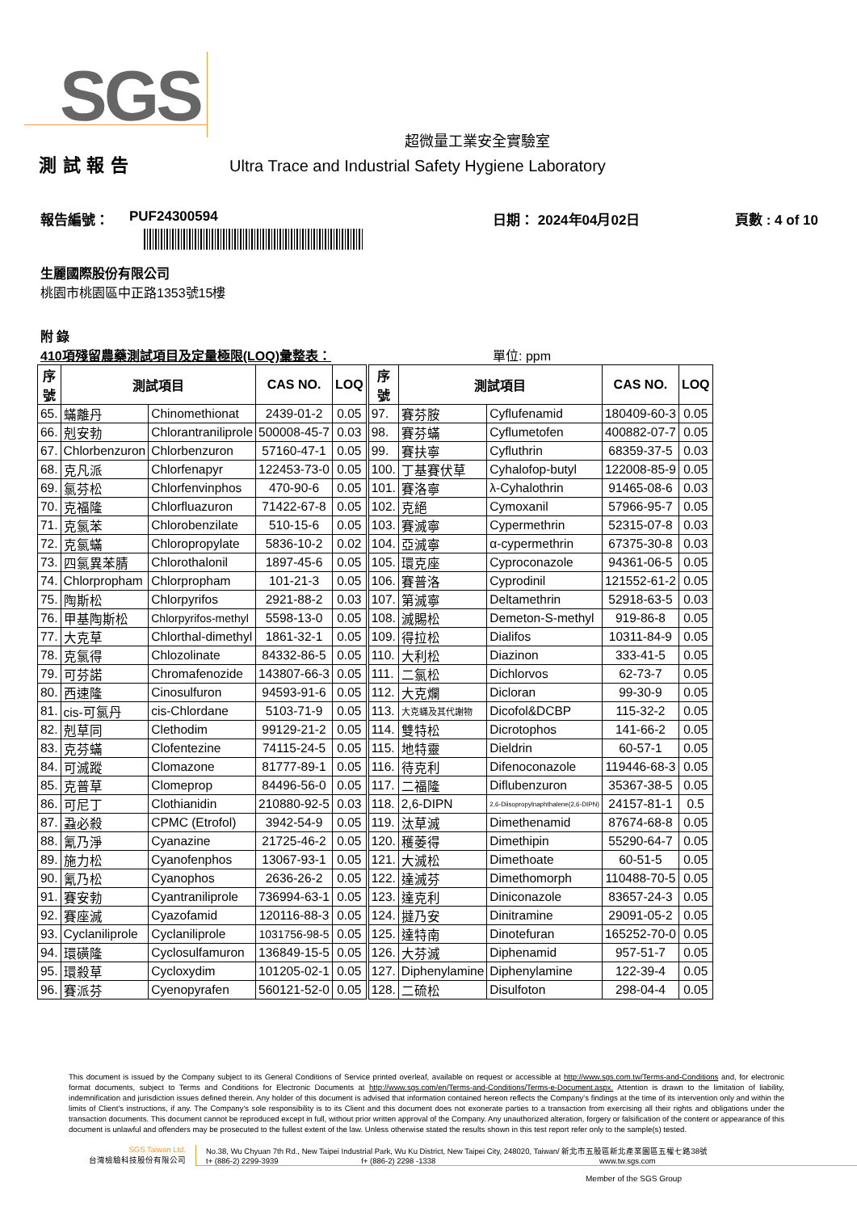SGS
超微量工業安全實驗室
測 試 報 告 Ultra Trace and Industrial Safety Hygiene Laboratory
報告編號： PUF24300594 日期： 2024年04月02日 頁數 : 4 of 10
生麗國際股份有限公司
桃園市桃園區中正路1353號15樓
附 錄
410項殘留農藥測試項目及定量極限(LOQ)彙整表： 單位: ppm
| 序 號 | 測試項目 | | CAS NO. | LOQ | 序 號 | 測試項目 | | CAS NO. | LOQ |
| --- | --- | --- | --- | --- | --- | --- | --- | --- | --- |
| 65. | 蟎離丹 | Chinomethionat | 2439-01-2 | 0.05 | 97. | 賽芬胺 | Cyflufenamid | 180409-60-3 | 0.05 |
| 66. | 剋安勃 | Chlorantraniliprole | 500008-45-7 | 0.03 | 98. | 賽芬蟎 | Cyflumetofen | 400882-07-7 | 0.05 |
| 67. | Chlorbenzuron | Chlorbenzuron | 57160-47-1 | 0.05 | 99. | 賽扶寧 | Cyfluthrin | 68359-37-5 | 0.03 |
| 68. | 克凡派 | Chlorfenapyr | 122453-73-0 | 0.05 | 100. | 丁基賽伏草 | Cyhalofop-butyl | 122008-85-9 | 0.05 |
| 69. | 氯芬松 | Chlorfenvinphos | 470-90-6 | 0.05 | 101. | 賽洛寧 | λ-Cyhalothrin | 91465-08-6 | 0.03 |
| 70. | 克福隆 | Chlorfluazuron | 71422-67-8 | 0.05 | 102. | 克絕 | Cymoxanil | 57966-95-7 | 0.05 |
| 71. | 克氯苯 | Chlorobenzilate | 510-15-6 | 0.05 | 103. | 賽滅寧 | Cypermethrin | 52315-07-8 | 0.03 |
| 72. | 克氯蟎 | Chloropropylate | 5836-10-2 | 0.02 | 104. | 亞滅寧 | α-cypermethrin | 67375-30-8 | 0.03 |
| 73. | 四氯異苯腈 | Chlorothalonil | 1897-45-6 | 0.05 | 105. | 環克座 | Cyproconazole | 94361-06-5 | 0.05 |
| 74. | Chlorpropham | Chlorpropham | 101-21-3 | 0.05 | 106. | 賽普洛 | Cyprodinil | 121552-61-2 | 0.05 |
| 75. | 陶斯松 | Chlorpyrifos | 2921-88-2 | 0.03 | 107. | 第滅寧 | Deltamethrin | 52918-63-5 | 0.03 |
| 76. | 甲基陶斯松 | Chlorpyrifos-methyl | 5598-13-0 | 0.05 | 108. | 滅賜松 | Demeton-S-methyl | 919-86-8 | 0.05 |
| 77. | 大克草 | Chlorthal-dimethyl | 1861-32-1 | 0.05 | 109. | 得拉松 | Dialifos | 10311-84-9 | 0.05 |
| 78. | 克氯得 | Chlozolinate | 84332-86-5 | 0.05 | 110. | 大利松 | Diazinon | 333-41-5 | 0.05 |
| 79. | 可芬諾 | Chromafenozide | 143807-66-3 | 0.05 | 111. | 二氯松 | Dichlorvos | 62-73-7 | 0.05 |
| 80. | 西速隆 | Cinosulfuron | 94593-91-6 | 0.05 | 112. | 大克爛 | Dicloran | 99-30-9 | 0.05 |
| 81. | cis-可氯丹 | cis-Chlordane | 5103-71-9 | 0.05 | 113. | 大克蟎及其代謝物 | Dicofol&DCBP | 115-32-2 | 0.05 |
| 82. | 剋草同 | Clethodim | 99129-21-2 | 0.05 | 114. | 雙特松 | Dicrotophos | 141-66-2 | 0.05 |
| 83. | 克芬蟎 | Clofentezine | 74115-24-5 | 0.05 | 115. | 地特靈 | Dieldrin | 60-57-1 | 0.05 |
| 84. | 可滅蹤 | Clomazone | 81777-89-1 | 0.05 | 116. | 待克利 | Difenoconazole | 119446-68-3 | 0.05 |
| 85. | 克普草 | Clomeprop | 84496-56-0 | 0.05 | 117. | 二福隆 | Diflubenzuron | 35367-38-5 | 0.05 |
| 86. | 可尼丁 | Clothianidin | 210880-92-5 | 0.03 | 118. | 2,6-DIPN | 2,6-Diisopropylnaphthalene(2,6-DIPN) | 24157-81-1 | 0.5 |
| 87. | 蝨必殺 | CPMC (Etrofol) | 3942-54-9 | 0.05 | 119. | 汰草滅 | Dimethenamid | 87674-68-8 | 0.05 |
| 88. | 氰乃淨 | Cyanazine | 21725-46-2 | 0.05 | 120. | 穫萎得 | Dimethipin | 55290-64-7 | 0.05 |
| 89. | 施力松 | Cyanofenphos | 13067-93-1 | 0.05 | 121. | 大滅松 | Dimethoate | 60-51-5 | 0.05 |
| 90. | 氰乃松 | Cyanophos | 2636-26-2 | 0.05 | 122. | 達滅芬 | Dimethomorph | 110488-70-5 | 0.05 |
| 91. | 賽安勃 | Cyantraniliprole | 736994-63-1 | 0.05 | 123. | 達克利 | Diniconazole | 83657-24-3 | 0.05 |
| 92. | 賽座滅 | Cyazofamid | 120116-88-3 | 0.05 | 124. | 撻乃安 | Dinitramine | 29091-05-2 | 0.05 |
| 93. | Cyclaniliprole | Cyclaniliprole | 1031756-98-5 | 0.05 | 125. | 達特南 | Dinotefuran | 165252-70-0 | 0.05 |
| 94. | 環磺隆 | Cyclosulfamuron | 136849-15-5 | 0.05 | 126. | 大芬滅 | Diphenamid | 957-51-7 | 0.05 |
| 95. | 環殺草 | Cycloxydim | 101205-02-1 | 0.05 | 127. | Diphenylamine | Diphenylamine | 122-39-4 | 0.05 |
| 96. | 賽派芬 | Cyenopyrafen | 560121-52-0 | 0.05 | 128. | 二硫松 | Disulfoton | 298-04-4 | 0.05 |
This document is issued by the Company subject to its General Conditions of Service printed overleaf, available on request or accessible at http://www.sgs.com.tw/Terms-and-Conditions and, for electronic format documents, subject to Terms and Conditions for Electronic Documents at http://www.sgs.com/en/Terms-and-Conditions/Terms-e-Document.aspx. Attention is drawn to the limitation of liability, indemnification and jurisdiction issues defined therein. Any holder of this document is advised that information contained hereon reflects the Company's findings at the time of its intervention only and within the limits of Client's instructions, if any. The Company's sole responsibility is to its Client and this document does not exonerate parties to a transaction from exercising all their rights and obligations under the transaction documents. This document cannot be reproduced except in full, without prior written approval of the Company. Any unauthorized alteration, forgery or falsification of the content or appearance of this document is unlawful and offenders may be prosecuted to the fullest extent of the law. Unless otherwise stated the results shown in this test report refer only to the sample(s) tested.
SGS Taiwan Ltd.
台灣檢驗科技股份有限公司
No.38, Wu Chyuan 7th Rd., New Taipei Industrial Park, Wu Ku District, New Taipei City, 248020, Taiwan/ 新北市五股區新北產業園區五權七路38號
t+ (886-2) 2299-3939 f+ (886-2) 2298 -1338 www.tw.sgs.com
Member of the SGS Group